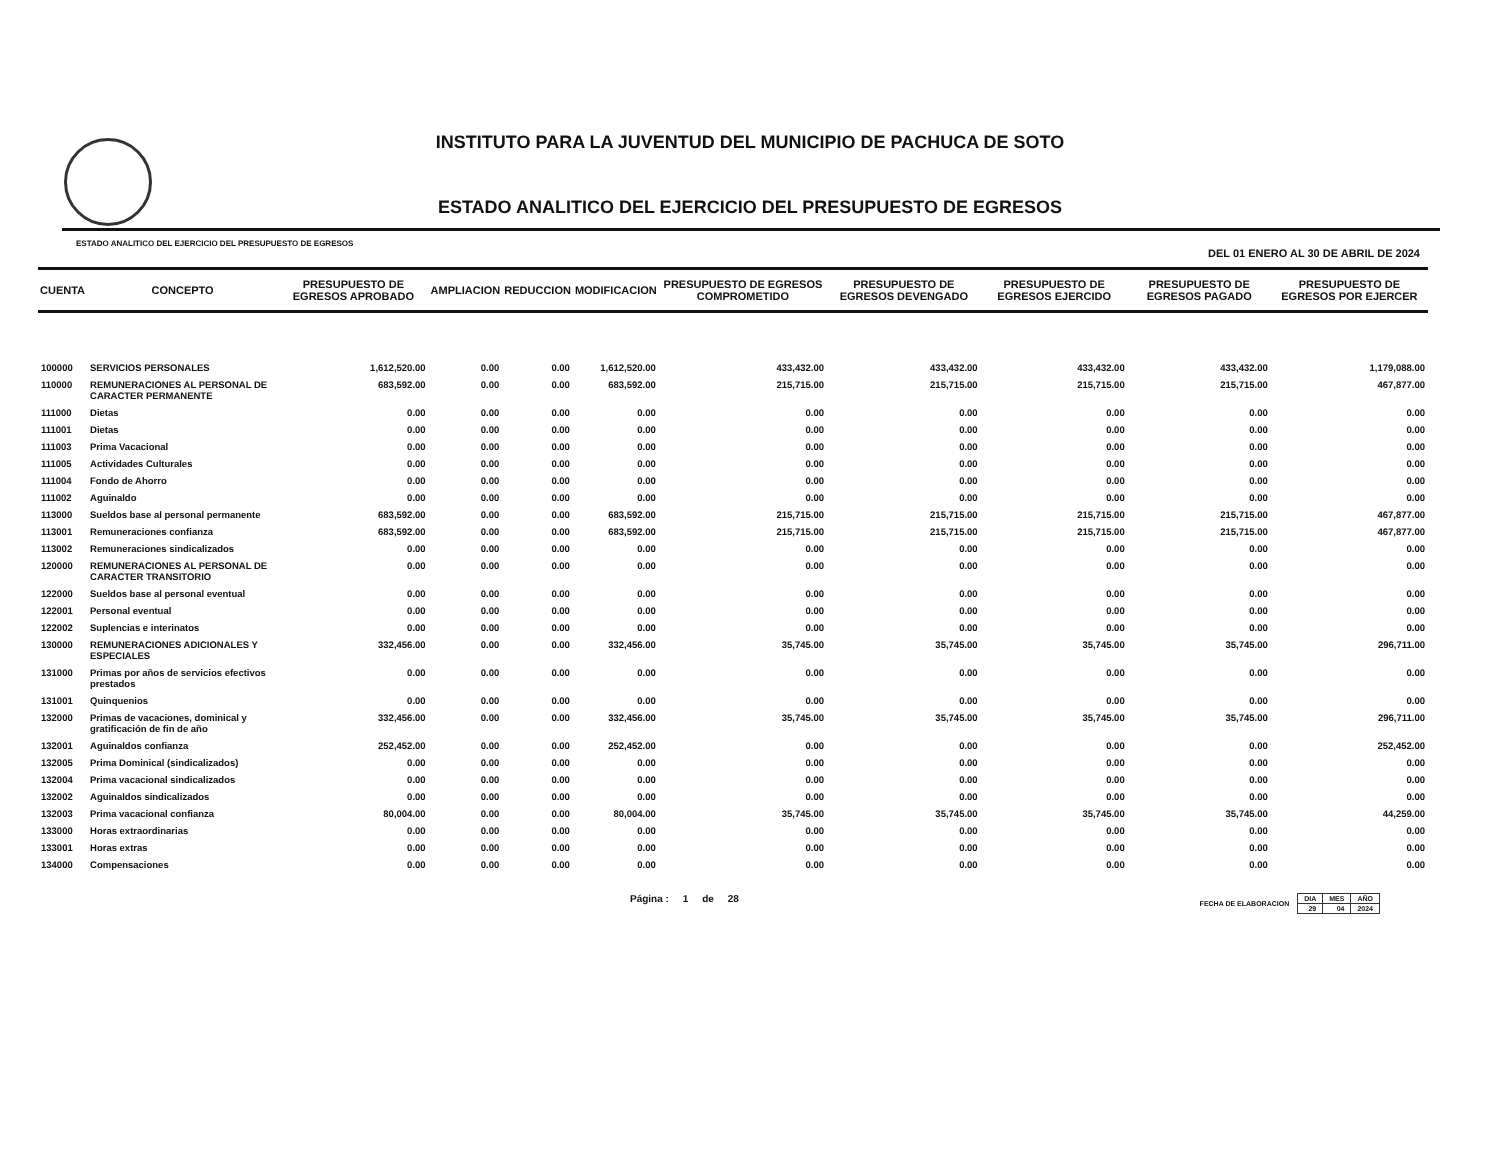INSTITUTO PARA LA JUVENTUD DEL MUNICIPIO DE PACHUCA DE SOTO
ESTADO ANALITICO DEL EJERCICIO DEL PRESUPUESTO DE EGRESOS
ESTADO ANALITICO DEL EJERCICIO DEL PRESUPUESTO DE EGRESOS DEL 01 ENERO AL 30 DE ABRIL DE 2024
| CUENTA | CONCEPTO | PRESUPUESTO DE EGRESOS APROBADO | AMPLIACION | REDUCCION | MODIFICACION | PRESUPUESTO DE EGRESOS COMPROMETIDO | PRESUPUESTO DE EGRESOS DEVENGADO | PRESUPUESTO DE EGRESOS EJERCIDO | PRESUPUESTO DE EGRESOS PAGADO | PRESUPUESTO DE EGRESOS POR EJERCER |
| --- | --- | --- | --- | --- | --- | --- | --- | --- | --- | --- |
| 100000 | SERVICIOS PERSONALES | 1,612,520.00 | 0.00 | 0.00 | 1,612,520.00 | 433,432.00 | 433,432.00 | 433,432.00 | 433,432.00 | 1,179,088.00 |
| 110000 | REMUNERACIONES AL PERSONAL DE CARACTER PERMANENTE | 683,592.00 | 0.00 | 0.00 | 683,592.00 | 215,715.00 | 215,715.00 | 215,715.00 | 215,715.00 | 467,877.00 |
| 111000 | Dietas | 0.00 | 0.00 | 0.00 | 0.00 | 0.00 | 0.00 | 0.00 | 0.00 | 0.00 |
| 111001 | Dietas | 0.00 | 0.00 | 0.00 | 0.00 | 0.00 | 0.00 | 0.00 | 0.00 | 0.00 |
| 111003 | Prima Vacacional | 0.00 | 0.00 | 0.00 | 0.00 | 0.00 | 0.00 | 0.00 | 0.00 | 0.00 |
| 111005 | Actividades Culturales | 0.00 | 0.00 | 0.00 | 0.00 | 0.00 | 0.00 | 0.00 | 0.00 | 0.00 |
| 111004 | Fondo de Ahorro | 0.00 | 0.00 | 0.00 | 0.00 | 0.00 | 0.00 | 0.00 | 0.00 | 0.00 |
| 111002 | Aguinaldo | 0.00 | 0.00 | 0.00 | 0.00 | 0.00 | 0.00 | 0.00 | 0.00 | 0.00 |
| 113000 | Sueldos base al personal permanente | 683,592.00 | 0.00 | 0.00 | 683,592.00 | 215,715.00 | 215,715.00 | 215,715.00 | 215,715.00 | 467,877.00 |
| 113001 | Remuneraciones confianza | 683,592.00 | 0.00 | 0.00 | 683,592.00 | 215,715.00 | 215,715.00 | 215,715.00 | 215,715.00 | 467,877.00 |
| 113002 | Remuneraciones sindicalizados | 0.00 | 0.00 | 0.00 | 0.00 | 0.00 | 0.00 | 0.00 | 0.00 | 0.00 |
| 120000 | REMUNERACIONES AL PERSONAL DE CARACTER TRANSITORIO | 0.00 | 0.00 | 0.00 | 0.00 | 0.00 | 0.00 | 0.00 | 0.00 | 0.00 |
| 122000 | Sueldos base al personal eventual | 0.00 | 0.00 | 0.00 | 0.00 | 0.00 | 0.00 | 0.00 | 0.00 | 0.00 |
| 122001 | Personal eventual | 0.00 | 0.00 | 0.00 | 0.00 | 0.00 | 0.00 | 0.00 | 0.00 | 0.00 |
| 122002 | Suplencias e interinatos | 0.00 | 0.00 | 0.00 | 0.00 | 0.00 | 0.00 | 0.00 | 0.00 | 0.00 |
| 130000 | REMUNERACIONES ADICIONALES Y ESPECIALES | 332,456.00 | 0.00 | 0.00 | 332,456.00 | 35,745.00 | 35,745.00 | 35,745.00 | 35,745.00 | 296,711.00 |
| 131000 | Primas por años de servicios efectivos prestados | 0.00 | 0.00 | 0.00 | 0.00 | 0.00 | 0.00 | 0.00 | 0.00 | 0.00 |
| 131001 | Quinquenios | 0.00 | 0.00 | 0.00 | 0.00 | 0.00 | 0.00 | 0.00 | 0.00 | 0.00 |
| 132000 | Primas de vacaciones, dominical y gratificación de fin de año | 332,456.00 | 0.00 | 0.00 | 332,456.00 | 35,745.00 | 35,745.00 | 35,745.00 | 35,745.00 | 296,711.00 |
| 132001 | Aguinaldos confianza | 252,452.00 | 0.00 | 0.00 | 252,452.00 | 0.00 | 0.00 | 0.00 | 0.00 | 252,452.00 |
| 132005 | Prima Dominical (sindicalizados) | 0.00 | 0.00 | 0.00 | 0.00 | 0.00 | 0.00 | 0.00 | 0.00 | 0.00 |
| 132004 | Prima vacacional sindicalizados | 0.00 | 0.00 | 0.00 | 0.00 | 0.00 | 0.00 | 0.00 | 0.00 | 0.00 |
| 132002 | Aguinaldos sindicalizados | 0.00 | 0.00 | 0.00 | 0.00 | 0.00 | 0.00 | 0.00 | 0.00 | 0.00 |
| 132003 | Prima vacacional confianza | 80,004.00 | 0.00 | 0.00 | 80,004.00 | 35,745.00 | 35,745.00 | 35,745.00 | 35,745.00 | 44,259.00 |
| 133000 | Horas extraordinarias | 0.00 | 0.00 | 0.00 | 0.00 | 0.00 | 0.00 | 0.00 | 0.00 | 0.00 |
| 133001 | Horas extras | 0.00 | 0.00 | 0.00 | 0.00 | 0.00 | 0.00 | 0.00 | 0.00 | 0.00 |
| 134000 | Compensaciones | 0.00 | 0.00 | 0.00 | 0.00 | 0.00 | 0.00 | 0.00 | 0.00 | 0.00 |
Página : 1 de 28
FECHA DE ELABORACION
| DIA | MES | AÑO |
| 29 | 04 | 2024 |